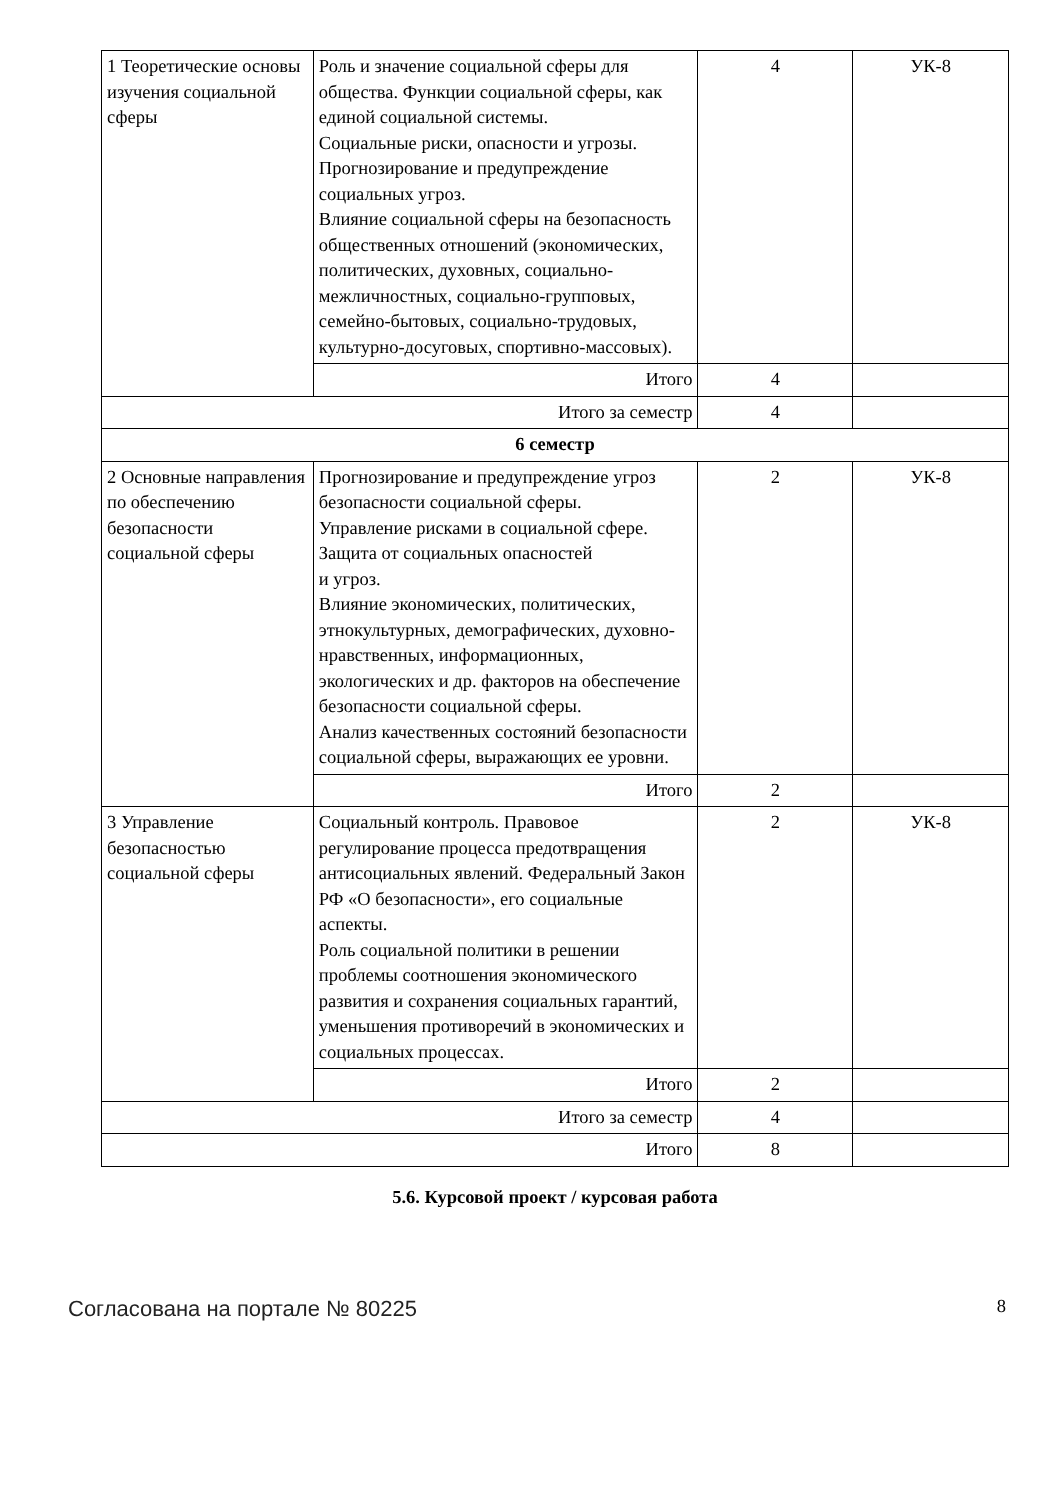| 1 Теоретические основы изучения социальной сферы | Роль и значение социальной сферы для общества. Функции социальной сферы, как единой социальной системы. Социальные риски, опасности и угрозы. Прогнозирование и предупреждение социальных угроз. Влияние социальной сферы на безопасность общественных отношений (экономических, политических, духовных, социально-межличностных, социально-групповых, семейно-бытовых, социально-трудовых, культурно-досуговых, спортивно-массовых). | 4 | УК-8 |
| | Итого | 4 | |
| Итого за семестр | | 4 | |
| 6 семестр | | | |
| 2 Основные направления по обеспечению безопасности социальной сферы | Прогнозирование и предупреждение угроз безопасности социальной сферы. Управление рисками в социальной сфере. Защита от социальных опасностей и угроз. Влияние экономических, политических, этнокультурных, демографических, духовно-нравственных, информационных, экологических и др. факторов на обеспечение безопасности социальной сферы. Анализ качественных состояний безопасности социальной сферы, выражающих ее уровни. | 2 | УК-8 |
| | Итого | 2 | |
| 3 Управление безопасностью социальной сферы | Социальный контроль. Правовое регулирование процесса предотвращения антисоциальных явлений. Федеральный Закон РФ «О безопасности», его социальные аспекты. Роль социальной политики в решении проблемы соотношения экономического развития и сохранения социальных гарантий, уменьшения противоречий в экономических и социальных процессах. | 2 | УК-8 |
| | Итого | 2 | |
| Итого за семестр | | 4 | |
| Итого | | 8 | |
5.6. Курсовой проект / курсовая работа
Согласована на портале № 80225 8